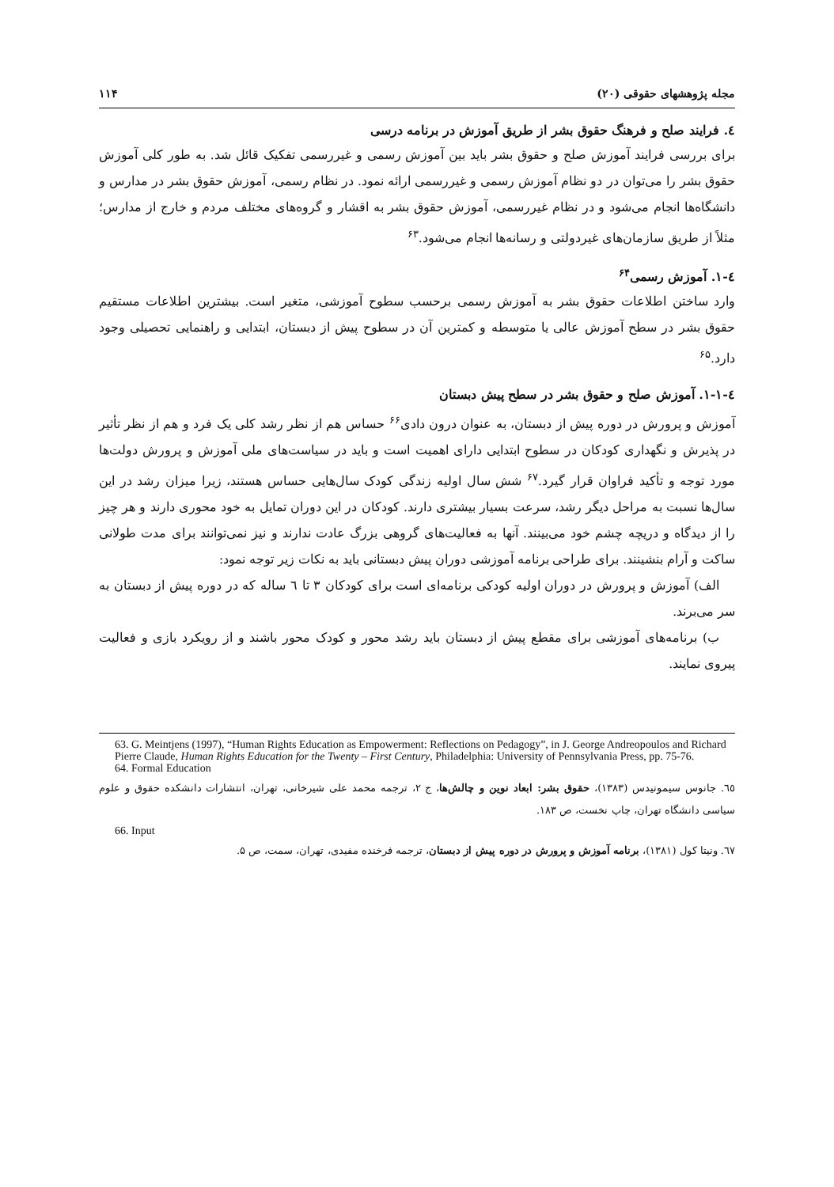مجله پژوهشهای حقوقی (۲۰) ۱۱۴
٤. فرایند صلح و فرهنگ حقوق بشر از طریق آموزش در برنامه درسی
برای بررسی فرایند آموزش صلح و حقوق بشر باید بین آموزش رسمی و غیررسمی تفکیک قائل شد. به طور کلی آموزش حقوق بشر را می‌توان در دو نظام آموزش رسمی و غیررسمی ارائه نمود. در نظام رسمی، آموزش حقوق بشر در مدارس و دانشگاه‌ها انجام می‌شود و در نظام غیررسمی، آموزش حقوق بشر به اقشار و گروه‌های مختلف مردم و خارج از مدارس؛ مثلاً از طریق سازمان‌های غیردولتی و رسانه‌ها انجام می‌شود.<sup>۶۳</sup>
٤-١. آموزش رسمی<sup>۶۴</sup>
وارد ساختن اطلاعات حقوق بشر به آموزش رسمی برحسب سطوح آموزشی، متغیر است. بیشترین اطلاعات مستقیم حقوق بشر در سطح آموزش عالی یا متوسطه و کمترین آن در سطوح پیش از دبستان، ابتدایی و راهنمایی تحصیلی وجود دارد.<sup>۶۵</sup>
٤-١-١. آموزش صلح و حقوق بشر در سطح پیش دبستان
آموزش و پرورش در دوره پیش از دبستان، به عنوان درون دادی<sup>۶۶</sup> حساس هم از نظر رشد کلی یک فرد و هم از نظر تأثیر در پذیرش و نگهداری کودکان در سطوح ابتدایی دارای اهمیت است و باید در سیاست‌های ملی آموزش و پرورش دولت‌ها مورد توجه و تأکید فراوان قرار گیرد.<sup>۶۷</sup> شش سال اولیه زندگی کودک سال‌هایی حساس هستند، زیرا میزان رشد در این سال‌ها نسبت به مراحل دیگر رشد، سرعت بسیار بیشتری دارند. کودکان در این دوران تمایل به خود محوری دارند و هر چیز را از دیدگاه و دریچه چشم خود می‌بینند. آنها به فعالیت‌های گروهی بزرگ عادت ندارند و نیز نمی‌توانند برای مدت طولانی ساکت و آرام بنشینند. برای طراحی برنامه آموزشی دوران پیش دبستانی باید به نکات زیر توجه نمود:
الف) آموزش و پرورش در دوران اولیه کودکی برنامه‌ای است برای کودکان ۳ تا ٦ ساله که در دوره پیش از دبستان به سر می‌برند.
ب) برنامه‌های آموزشی برای مقطع پیش از دبستان باید رشد محور و کودک محور باشند و از رویکرد بازی و فعالیت پیروی نمایند.
63. G. Meintjens (1997), “Human Rights Education as Empowerment: Reflections on Pedagogy”, in J. George Andreopoulos and Richard Pierre Claude, Human Rights Education for the Twenty – First Century, Philadelphia: University of Pennsylvania Press, pp. 75-76.
64. Formal Education
٦٥. جانوس سیمونیدس (۱۳۸۳)، حقوق بشر: ابعاد نوین و چالش‌ها، ج ۲، ترجمه محمد علی شیرخانی، تهران، انتشارات دانشکده حقوق و علوم سیاسی دانشگاه تهران، چاپ نخست، ص ۱۸۳.
66. Input
٦٧. ونیتا کول (۱۳۸۱)، برنامه آموزش و پرورش در دوره پیش از دبستان، ترجمه فرخنده مفیدی، تهران، سمت، ص ۵.